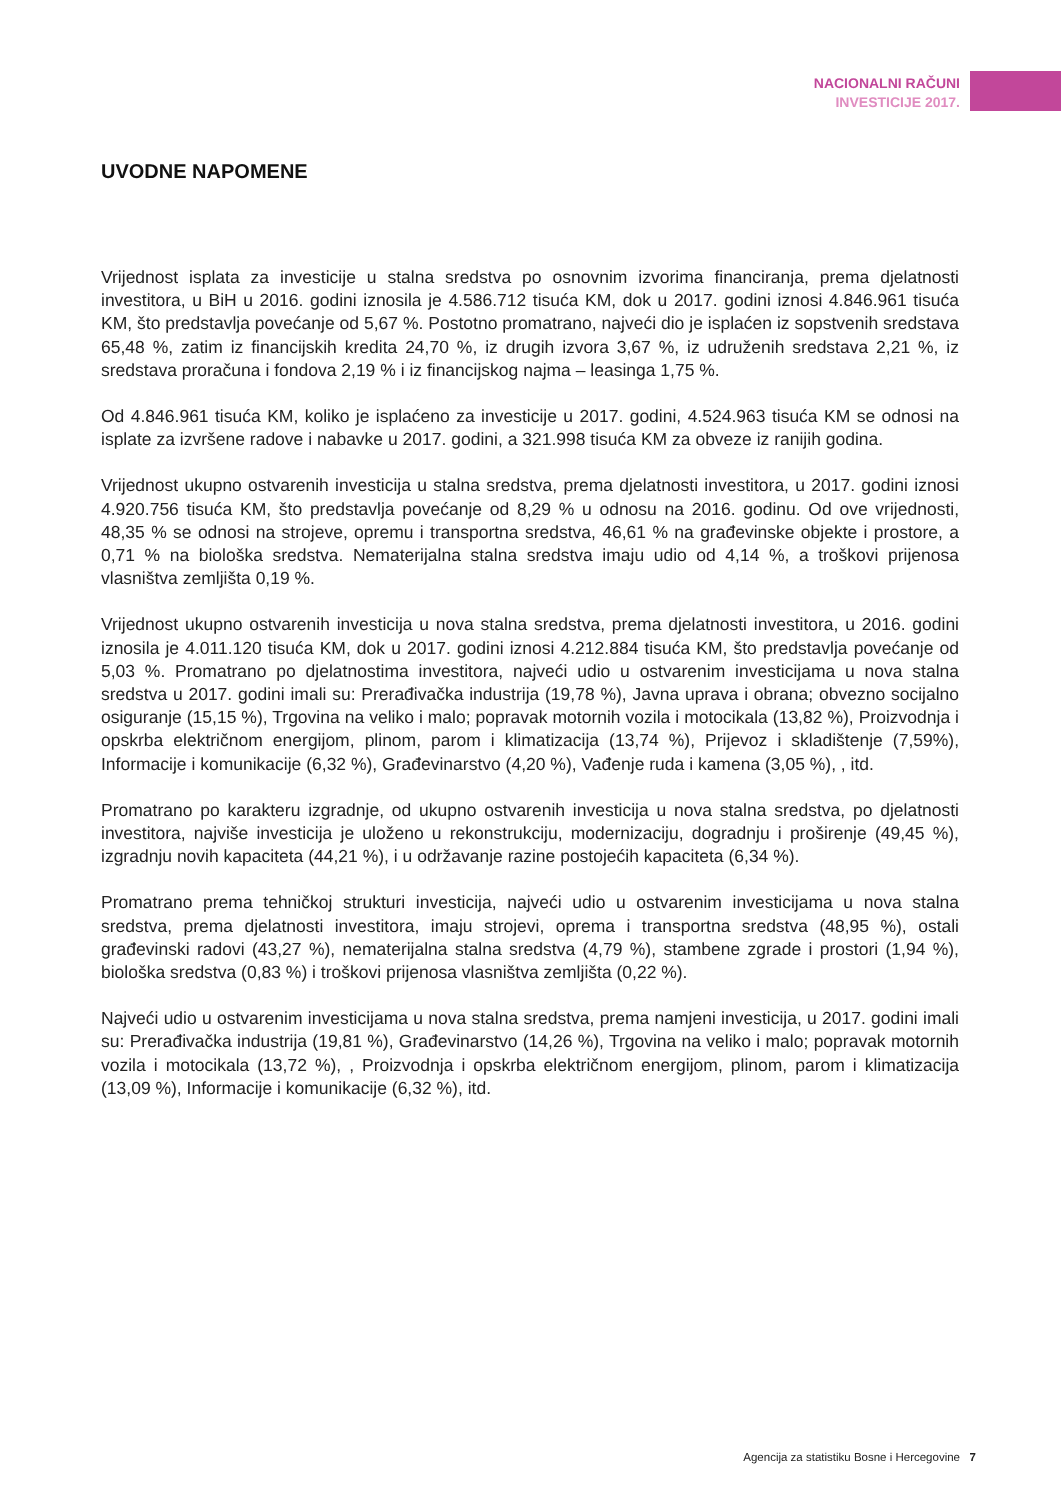NACIONALNI RAČUNI
INVESTICIJE 2017.
UVODNE NAPOMENE
Vrijednost isplata za investicije u stalna sredstva po osnovnim izvorima financiranja, prema djelatnosti investitora, u BiH u 2016. godini iznosila je 4.586.712 tisuća KM, dok u 2017. godini iznosi 4.846.961 tisuća KM, što predstavlja povećanje od 5,67 %. Postotno promatrano, najveći dio je isplaćen iz sopstvenih sredstava 65,48 %, zatim iz financijskih kredita 24,70 %, iz drugih izvora 3,67 %, iz udruženih sredstava 2,21 %, iz sredstava proračuna i fondova 2,19 % i iz financijskog najma – leasinga 1,75 %.
Od 4.846.961 tisuća KM, koliko je isplaćeno za investicije u 2017. godini, 4.524.963 tisuća KM se odnosi na isplate za izvršene radove i nabavke u 2017. godini, a 321.998 tisuća KM za obveze iz ranijih godina.
Vrijednost ukupno ostvarenih investicija u stalna sredstva, prema djelatnosti investitora, u 2017. godini iznosi 4.920.756 tisuća KM, što predstavlja povećanje od 8,29 % u odnosu na 2016. godinu. Od ove vrijednosti, 48,35 % se odnosi na strojeve, opremu i transportna sredstva, 46,61 % na građevinske objekte i prostore, a 0,71 % na biološka sredstva. Nematerijalna stalna sredstva imaju udio od 4,14 %, a troškovi prijenosa vlasništva zemljišta 0,19 %.
Vrijednost ukupno ostvarenih investicija u nova stalna sredstva, prema djelatnosti investitora, u 2016. godini iznosila je 4.011.120 tisuća KM, dok u 2017. godini iznosi 4.212.884 tisuća KM, što predstavlja povećanje od 5,03 %. Promatrano po djelatnostima investitora, najveći udio u ostvarenim investicijama u nova stalna sredstva u 2017. godini imali su: Prerađivačka industrija (19,78 %), Javna uprava i obrana; obvezno socijalno osiguranje (15,15 %), Trgovina na veliko i malo; popravak motornih vozila i motocikala (13,82 %), Proizvodnja i opskrba električnom energijom, plinom, parom i klimatizacija (13,74 %), Prijevoz i skladištenje (7,59%), Informacije i komunikacije (6,32 %), Građevinarstvo (4,20 %), Vađenje ruda i kamena (3,05 %), , itd.
Promatrano po karakteru izgradnje, od ukupno ostvarenih investicija u nova stalna sredstva, po djelatnosti investitora, najviše investicija je uloženo u rekonstrukciju, modernizaciju, dogradnju i proširenje (49,45 %), izgradnju novih kapaciteta (44,21 %), i u održavanje razine postojećih kapaciteta (6,34 %).
Promatrano prema tehničkoj strukturi investicija, najveći udio u ostvarenim investicijama u nova stalna sredstva, prema djelatnosti investitora, imaju strojevi, oprema i transportna sredstva (48,95 %), ostali građevinski radovi (43,27 %), nematerijalna stalna sredstva (4,79 %), stambene zgrade i prostori (1,94 %), biološka sredstva (0,83 %) i troškovi prijenosa vlasništva zemljišta (0,22 %).
Najveći udio u ostvarenim investicijama u nova stalna sredstva, prema namjeni investicija, u 2017. godini imali su: Prerađivačka industrija (19,81 %), Građevinarstvo (14,26 %), Trgovina na veliko i malo; popravak motornih vozila i motocikala (13,72 %), , Proizvodnja i opskrba električnom energijom, plinom, parom i klimatizacija (13,09 %), Informacije i komunikacije (6,32 %), itd.
Agencija za statistiku Bosne i Hercegovine 7